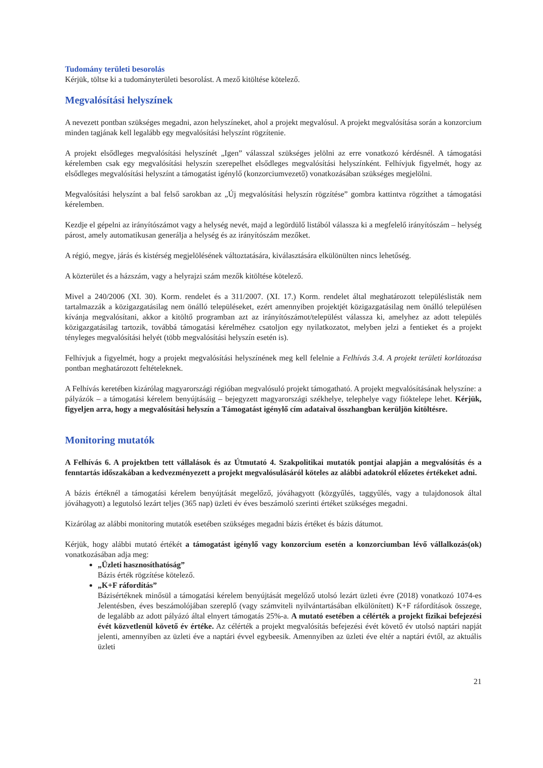Tudomány területi besorolás
Kérjük, töltse ki a tudományterületi besorolást. A mező kitöltése kötelező.
Megvalósítási helyszínek
A nevezett pontban szükséges megadni, azon helyszíneket, ahol a projekt megvalósul. A projekt megvalósítása során a konzorcium minden tagjának kell legalább egy megvalósítási helyszínt rögzítenie.
A projekt elsődleges megvalósítási helyszínét „Igen” válasszal szükséges jelölni az erre vonatkozó kérdésnél. A támogatási kérelemben csak egy megvalósítási helyszín szerepelhet elsődleges megvalósítási helyszínként. Felhívjuk figyelmét, hogy az elsődleges megvalósítási helyszínt a támogatást igénylő (konzorciumvezető) vonatkozásában szükséges megjelölni.
Megvalósítási helyszínt a bal felső sarokban az „Új megvalósítási helyszín rögzítése” gombra kattintva rögzíthet a támogatási kérelemben.
Kezdje el gépelni az irányítószámot vagy a helység nevét, majd a legördülő listából válassza ki a megfelelő irányítószám – helység párost, amely automatikusan generálja a helység és az irányítószám mezőket.
A régió, megye, járás és kistérség megjelölésének változtatására, kiválasztására elkülönülten nincs lehetőség.
A közterület és a házszám, vagy a helyrajzi szám mezők kitöltése kötelező.
Mivel a 240/2006 (XI. 30). Korm. rendelet és a 311/2007. (XI. 17.) Korm. rendelet által meghatározott településlisták nem tartalmazzák a közigazgatásilag nem önálló településeket, ezért amennyiben projektjét közigazgatásilag nem önálló településen kívánja megvalósítani, akkor a kitöltő programban azt az irányítószámot/települést válassza ki, amelyhez az adott település közigazgatásilag tartozik, továbbá támogatási kérelméhez csatoljon egy nyilatkozatot, melyben jelzi a fentieket és a projekt tényleges megvalósítási helyét (több megvalósítási helyszín esetén is).
Felhívjuk a figyelmét, hogy a projekt megvalósítási helyszínének meg kell felelnie a Felhívás 3.4. A projekt területi korlátozása pontban meghatározott feltételeknek.
A Felhívás keretében kizárólag magyarországi régióban megvalósuló projekt támogatható. A projekt megvalósításának helyszíne: a pályázók – a támogatási kérelem benyújtásáig – bejegyzett magyarországi székhelye, telephelye vagy fióktelepe lehet. Kérjük, figyeljen arra, hogy a megvalósítási helyszín a Támogatást igénylő cím adataival összhangban kerüljön kitöltésre.
Monitoring mutatók
A Felhívás 6. A projektben tett vállalások és az Útmutató 4. Szakpolitikai mutatók pontjai alapján a megvalósítás és a fenntartás időszakában a kedvezményezett a projekt megvalósulásáról köteles az alábbi adatokról előzetes értékeket adni.
A bázis értéknél a támogatási kérelem benyújtását megelőző, jóváhagyott (közgyűlés, taggyűlés, vagy a tulajdonosok által jóváhagyott) a legutolsó lezárt teljes (365 nap) üzleti év éves beszámoló szerinti értéket szükséges megadni.
Kizárólag az alábbi monitoring mutatók esetében szükséges megadni bázis értéket és bázis dátumot.
Kérjük, hogy alábbi mutató értékét a támogatást igénylő vagy konzorcium esetén a konzorciumban lévő vállalkozás(ok) vonatkozásában adja meg:
„Üzleti hasznosíthatóság”
Bázis érték rögzítése kötelező.
„K+F ráfordítás”
Bázisértéknek minősül a támogatási kérelem benyújtását megelőző utolsó lezárt üzleti évre (2018) vonatkozó 1074-es Jelentésben, éves beszámolójában szereplő (vagy számviteli nyilvántartásában elkülönített) K+F ráfordítások összege, de legalább az adott pályázó által elnyert támogatás 25%-a. A mutató esetében a célérték a projekt fizikai befejezési évét közvetlenül követő év értéke. Az célérték a projekt megvalósítás befejezési évét követő év utolsó naptári napját jelenti, amennyiben az üzleti éve a naptári évvel egybeesik. Amennyiben az üzleti éve eltér a naptári évtől, az aktuális üzleti
21